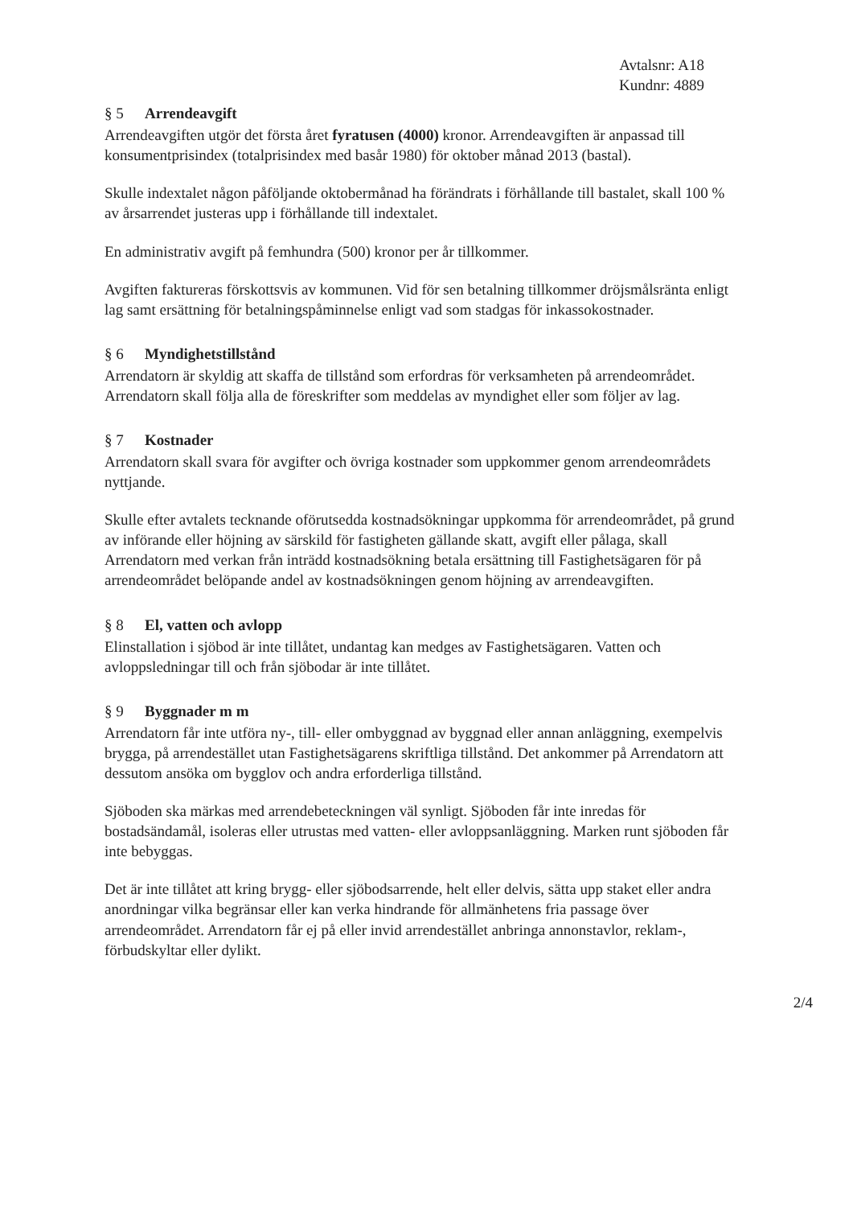Avtalsnr: A18
Kundnr: 4889
§ 5 Arrendeavgift
Arrendeavgiften utgör det första året fyratusen (4000) kronor. Arrendeavgiften är anpassad till konsumentprisindex (totalprisindex med basår 1980) för oktober månad 2013 (bastal).
Skulle indextalet någon påföljande oktobermånad ha förändrats i förhållande till bastalet, skall 100 % av årsarrendet justeras upp i förhållande till indextalet.
En administrativ avgift på femhundra (500) kronor per år tillkommer.
Avgiften faktureras förskottsvis av kommunen. Vid för sen betalning tillkommer dröjsmålsränta enligt lag samt ersättning för betalningspåminnelse enligt vad som stadgas för inkassokostnader.
§ 6 Myndighetstillstånd
Arrendatorn är skyldig att skaffa de tillstånd som erfordras för verksamheten på arrendeområdet. Arrendatorn skall följa alla de föreskrifter som meddelas av myndighet eller som följer av lag.
§ 7 Kostnader
Arrendatorn skall svara för avgifter och övriga kostnader som uppkommer genom arrendeområdets nyttjande.
Skulle efter avtalets tecknande oförutsedda kostnadsökningar uppkomma för arrendeområdet, på grund av införande eller höjning av särskild för fastigheten gällande skatt, avgift eller pålaga, skall Arrendatorn med verkan från inträdd kostnadsökning betala ersättning till Fastighetsägaren för på arrendeområdet belöpande andel av kostnadsökningen genom höjning av arrendeavgiften.
§ 8 El, vatten och avlopp
Elinstallation i sjöbod är inte tillåtet, undantag kan medges av Fastighetsägaren. Vatten och avloppsledningar till och från sjöbodar är inte tillåtet.
§ 9 Byggnader m m
Arrendatorn får inte utföra ny-, till- eller ombyggnad av byggnad eller annan anläggning, exempelvis brygga, på arrendestället utan Fastighetsägarens skriftliga tillstånd. Det ankommer på Arrendatorn att dessutom ansöka om bygglov och andra erforderliga tillstånd.
Sjöboden ska märkas med arrendebeteckningen väl synligt. Sjöboden får inte inredas för bostadsändamål, isoleras eller utrustas med vatten- eller avloppsanläggning. Marken runt sjöboden får inte bebyggas.
Det är inte tillåtet att kring brygg- eller sjöbodsarrende, helt eller delvis, sätta upp staket eller andra anordningar vilka begränsar eller kan verka hindrande för allmänhetens fria passage över arrendeområdet. Arrendatorn får ej på eller invid arrendestället anbringa annonstavlor, reklam-, förbudskyltar eller dylikt.
2/4